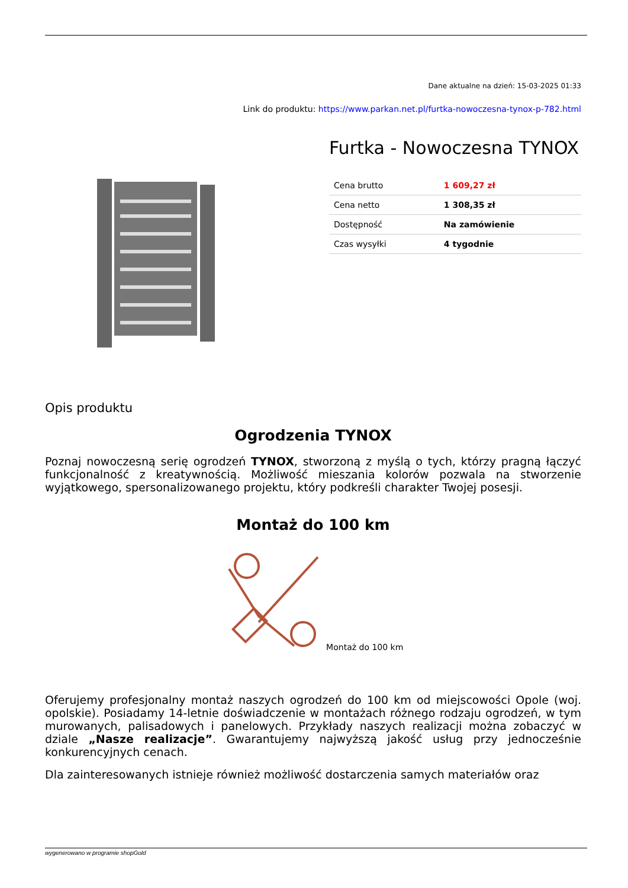Dane aktualne na dzień: 15-03-2025 01:33
Link do produktu: https://www.parkan.net.pl/furtka-nowoczesna-tynox-p-782.html
Furtka - Nowoczesna TYNOX
| Cena brutto | 1 609,27 zł |
| Cena netto | 1 308,35 zł |
| Dostępność | Na zamówienie |
| Czas wysyłki | 4 tygodnie |
Opis produktu
Ogrodzenia TYNOX
Poznaj nowoczesną serię ogrodzeń TYNOX, stworzoną z myślą o tych, którzy pragną łączyć funkcjonalność z kreatywnością. Możliwość mieszania kolorów pozwala na stworzenie wyjątkowego, spersonalizowanego projektu, który podkreśli charakter Twojej posesji.
Montaż do 100 km
Montaż do 100 km
Oferujemy profesjonalny montaż naszych ogrodzeń do 100 km od miejscowości Opole (woj. opolskie). Posiadamy 14-letnie doświadczenie w montażach różnego rodzaju ogrodzeń, w tym murowanych, palisadowych i panelowych. Przykłady naszych realizacji można zobaczyć w dziale „Nasze realizacje”. Gwarantujemy najwyższą jakość usług przy jednocześnie konkurencyjnych cenach.
Dla zainteresowanych istnieje również możliwość dostarczenia samych materiałów oraz
wygenerowano w programie shopGold